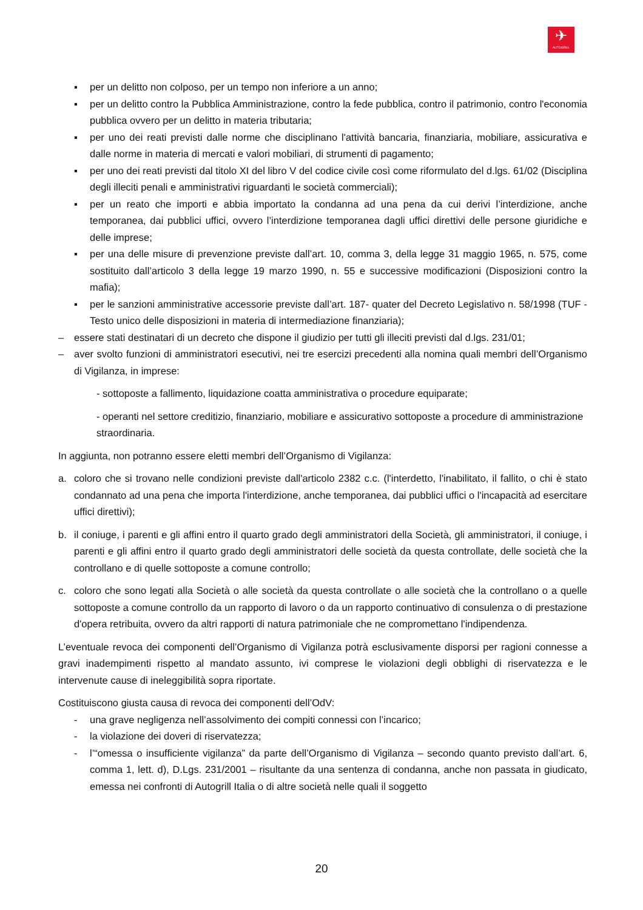✈
AUTOGRILL
▪ per un delitto non colposo, per un tempo non inferiore a un anno;
▪ per un delitto contro la Pubblica Amministrazione, contro la fede pubblica, contro il patrimonio, contro l'economia pubblica ovvero per un delitto in materia tributaria;
▪ per uno dei reati previsti dalle norme che disciplinano l'attività bancaria, finanziaria, mobiliare, assicurativa e dalle norme in materia di mercati e valori mobiliari, di strumenti di pagamento;
▪ per uno dei reati previsti dal titolo XI del libro V del codice civile così come riformulato del d.lgs. 61/02 (Disciplina degli illeciti penali e amministrativi riguardanti le società commerciali);
▪ per un reato che importi e abbia importato la condanna ad una pena da cui derivi l’interdizione, anche temporanea, dai pubblici uffici, ovvero l’interdizione temporanea dagli uffici direttivi delle persone giuridiche e delle imprese;
▪ per una delle misure di prevenzione previste dall’art. 10, comma 3, della legge 31 maggio 1965, n. 575, come sostituito dall’articolo 3 della legge 19 marzo 1990, n. 55 e successive modificazioni (Disposizioni contro la mafia);
▪ per le sanzioni amministrative accessorie previste dall’art. 187- quater del Decreto Legislativo n. 58/1998 (TUF - Testo unico delle disposizioni in materia di intermediazione finanziaria);
– essere stati destinatari di un decreto che dispone il giudizio per tutti gli illeciti previsti dal d.lgs. 231/01;
– aver svolto funzioni di amministratori esecutivi, nei tre esercizi precedenti alla nomina quali membri dell’Organismo di Vigilanza, in imprese:
- sottoposte a fallimento, liquidazione coatta amministrativa o procedure equiparate;
- operanti nel settore creditizio, finanziario, mobiliare e assicurativo sottoposte a procedure di amministrazione straordinaria.
In aggiunta, non potranno essere eletti membri dell’Organismo di Vigilanza:
a. coloro che si trovano nelle condizioni previste dall'articolo 2382 c.c. (l'interdetto, l'inabilitato, il fallito, o chi è stato condannato ad una pena che importa l'interdizione, anche temporanea, dai pubblici uffici o l'incapacità ad esercitare uffici direttivi);
b. il coniuge, i parenti e gli affini entro il quarto grado degli amministratori della Società, gli amministratori, il coniuge, i parenti e gli affini entro il quarto grado degli amministratori delle società da questa controllate, delle società che la controllano e di quelle sottoposte a comune controllo;
c. coloro che sono legati alla Società o alle società da questa controllate o alle società che la controllano o a quelle sottoposte a comune controllo da un rapporto di lavoro o da un rapporto continuativo di consulenza o di prestazione d'opera retribuita, ovvero da altri rapporti di natura patrimoniale che ne compromettano l'indipendenza.
L’eventuale revoca dei componenti dell’Organismo di Vigilanza potrà esclusivamente disporsi per ragioni connesse a gravi inadempimenti rispetto al mandato assunto, ivi comprese le violazioni degli obblighi di riservatezza e le intervenute cause di ineleggibilità sopra riportate.
Costituiscono giusta causa di revoca dei componenti dell’OdV:
- una grave negligenza nell’assolvimento dei compiti connessi con l’incarico;
- la violazione dei doveri di riservatezza;
- l’“omessa o insufficiente vigilanza” da parte dell’Organismo di Vigilanza – secondo quanto previsto dall’art. 6, comma 1, lett. d), D.Lgs. 231/2001 – risultante da una sentenza di condanna, anche non passata in giudicato, emessa nei confronti di Autogrill Italia o di altre società nelle quali il soggetto
20